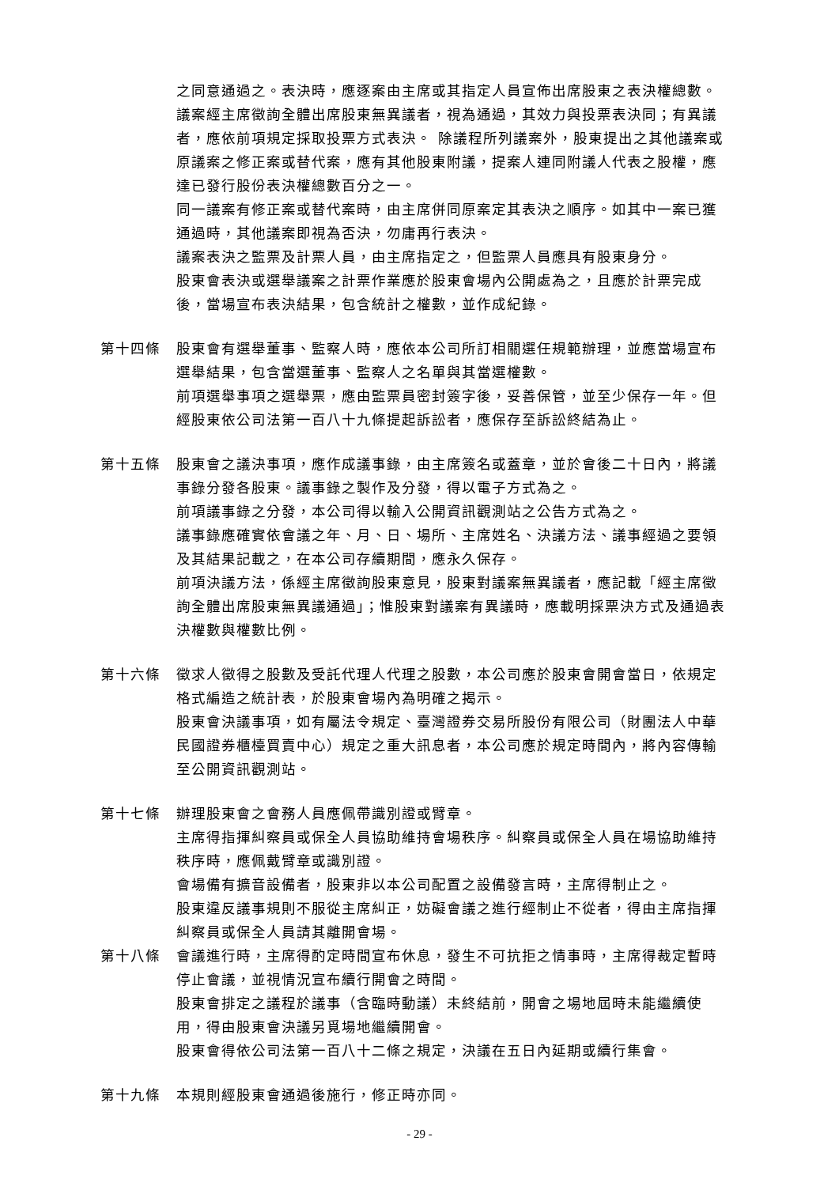之同意通過之。表決時，應逐案由主席或其指定人員宣佈出席股東之表決權總數。
議案經主席徵詢全體出席股東無異議者，視為通過，其效力與投票表決同；有異議者，應依前項規定採取投票方式表決。 除議程所列議案外，股東提出之其他議案或原議案之修正案或替代案，應有其他股東附議，提案人連同附議人代表之股權，應達已發行股份表決權總數百分之一。
同一議案有修正案或替代案時，由主席併同原案定其表決之順序。如其中一案已獲通過時，其他議案即視為否決，勿庸再行表決。
議案表決之監票及計票人員，由主席指定之，但監票人員應具有股東身分。
股東會表決或選舉議案之計票作業應於股東會場內公開處為之，且應於計票完成後，當場宣布表決結果，包含統計之權數，並作成紀錄。
第十四條 股東會有選舉董事、監察人時，應依本公司所訂相關選任規範辦理，並應當場宣布選舉結果，包含當選董事、監察人之名單與其當選權數。
前項選舉事項之選舉票，應由監票員密封簽字後，妥善保管，並至少保存一年。但經股東依公司法第一百八十九條提起訴訟者，應保存至訴訟終結為止。
第十五條 股東會之議決事項，應作成議事錄，由主席簽名或蓋章，並於會後二十日內，將議事錄分發各股東。議事錄之製作及分發，得以電子方式為之。
前項議事錄之分發，本公司得以輸入公開資訊觀測站之公告方式為之。
議事錄應確實依會議之年、月、日、場所、主席姓名、決議方法、議事經過之要領及其結果記載之，在本公司存續期間，應永久保存。
前項決議方法，係經主席徵詢股東意見，股東對議案無異議者，應記載「經主席徵詢全體出席股東無異議通過」；惟股東對議案有異議時，應載明採票決方式及通過表決權數與權數比例。
第十六條 徵求人徵得之股數及受託代理人代理之股數，本公司應於股東會開會當日，依規定格式編造之統計表，於股東會場內為明確之揭示。
股東會決議事項，如有屬法令規定、臺灣證券交易所股份有限公司（財團法人中華民國證券櫃檯買賣中心）規定之重大訊息者，本公司應於規定時間內，將內容傳輸至公開資訊觀測站。
第十七條 辦理股東會之會務人員應佩帶識別證或臂章。
主席得指揮糾察員或保全人員協助維持會場秩序。糾察員或保全人員在場協助維持秩序時，應佩戴臂章或識別證。
會場備有擴音設備者，股東非以本公司配置之設備發言時，主席得制止之。
股東違反議事規則不服從主席糾正，妨礙會議之進行經制止不從者，得由主席指揮糾察員或保全人員請其離開會場。
第十八條 會議進行時，主席得酌定時間宣布休息，發生不可抗拒之情事時，主席得裁定暫時停止會議，並視情況宣布續行開會之時間。
股東會排定之議程於議事（含臨時動議）未終結前，開會之場地屆時未能繼續使用，得由股東會決議另覓場地繼續開會。
股東會得依公司法第一百八十二條之規定，決議在五日內延期或續行集會。
第十九條 本規則經股東會通過後施行，修正時亦同。
- 29 -